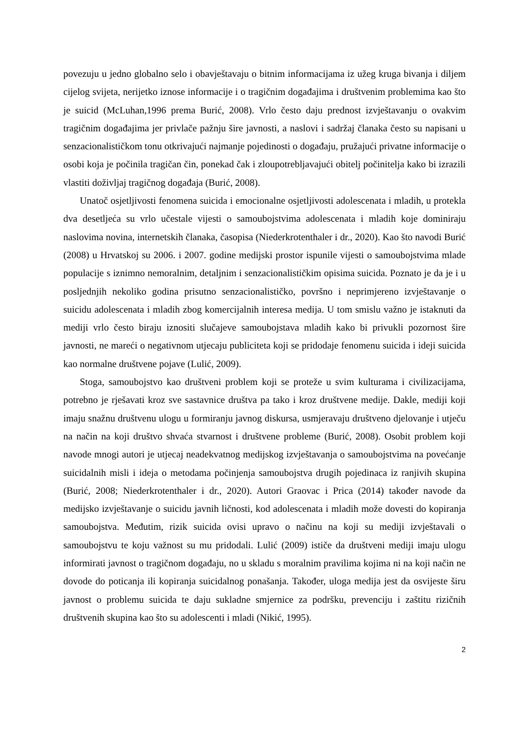povezuju u jedno globalno selo i obavještavaju o bitnim informacijama iz užeg kruga bivanja i diljem cijelog svijeta, nerijetko iznose informacije i o tragičnim događajima i društvenim problemima kao što je suicid (McLuhan,1996 prema Burić, 2008). Vrlo često daju prednost izvještavanju o ovakvim tragičnim događajima jer privlače pažnju šire javnosti, a naslovi i sadržaj članaka često su napisani u senzacionalističkom tonu otkrivajući najmanje pojedinosti o događaju, pružajući privatne informacije o osobi koja je počinila tragičan čin, ponekad čak i zloupotrebljavajući obitelj počinitelja kako bi izrazili vlastiti doživljaj tragičnog događaja (Burić, 2008).
Unatoč osjetljivosti fenomena suicida i emocionalne osjetljivosti adolescenata i mladih, u protekla dva desetljeća su vrlo učestale vijesti o samoubojstvima adolescenata i mladih koje dominiraju naslovima novina, internetskih članaka, časopisa (Niederkrotenthaler i dr., 2020). Kao što navodi Burić (2008) u Hrvatskoj su 2006. i 2007. godine medijski prostor ispunile vijesti o samoubojstvima mlade populacije s iznimno nemoralnim, detaljnim i senzacionalističkim opisima suicida. Poznato je da je i u posljednjih nekoliko godina prisutno senzacionalističko, površno i neprimjereno izvještavanje o suicidu adolescenata i mladih zbog komercijalnih interesa medija. U tom smislu važno je istaknuti da mediji vrlo često biraju iznositi slučajeve samoubojstava mladih kako bi privukli pozornost šire javnosti, ne mareći o negativnom utjecaju publiciteta koji se pridodaje fenomenu suicida i ideji suicida kao normalne društvene pojave (Lulić, 2009).
Stoga, samoubojstvo kao društveni problem koji se proteže u svim kulturama i civilizacijama, potrebno je rješavati kroz sve sastavnice društva pa tako i kroz društvene medije. Dakle, mediji koji imaju snažnu društvenu ulogu u formiranju javnog diskursa, usmjeravaju društveno djelovanje i utječu na način na koji društvo shvaća stvarnost i društvene probleme (Burić, 2008). Osobit problem koji navode mnogi autori je utjecaj neadekvatnog medijskog izvještavanja o samoubojstvima na povećanje suicidalnih misli i ideja o metodama počinjenja samoubojstva drugih pojedinaca iz ranjivih skupina (Burić, 2008; Niederkrotenthaler i dr., 2020). Autori Graovac i Prica (2014) također navode da medijsko izvještavanje o suicidu javnih ličnosti, kod adolescenata i mladih može dovesti do kopiranja samoubojstva. Međutim, rizik suicida ovisi upravo o načinu na koji su mediji izvještavali o samoubojstvu te koju važnost su mu pridodali. Lulić (2009) ističe da društveni mediji imaju ulogu informirati javnost o tragičnom događaju, no u skladu s moralnim pravilima kojima ni na koji način ne dovode do poticanja ili kopiranja suicidalnog ponašanja. Također, uloga medija jest da osvijeste širu javnost o problemu suicida te daju sukladne smjernice za podršku, prevenciju i zaštitu rizičnih društvenih skupina kao što su adolescenti i mladi (Nikić, 1995).
2